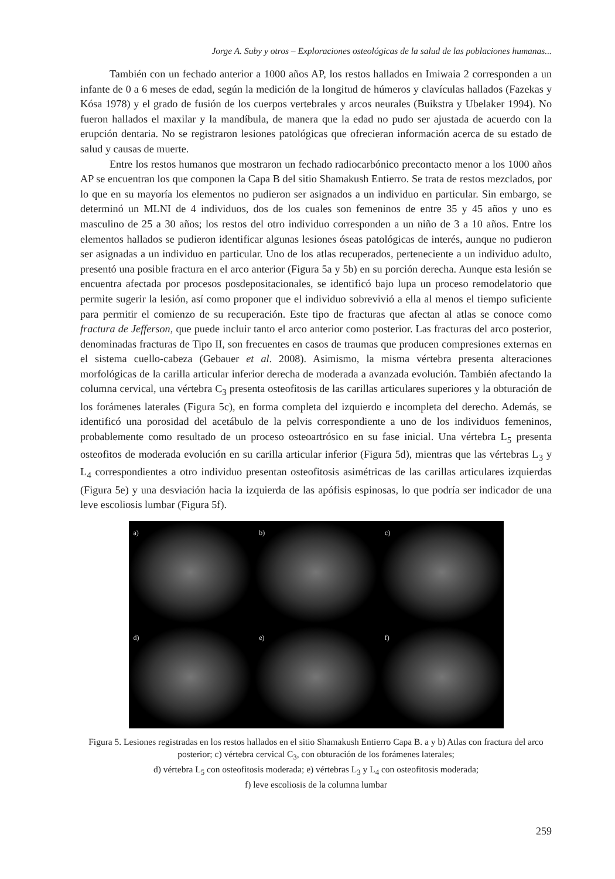Jorge A. Suby y otros – Exploraciones osteológicas de la salud de las poblaciones humanas...
También con un fechado anterior a 1000 años AP, los restos hallados en Imiwaia 2 corresponden a un infante de 0 a 6 meses de edad, según la medición de la longitud de húmeros y clavículas hallados (Fazekas y Kósa 1978) y el grado de fusión de los cuerpos vertebrales y arcos neurales (Buikstra y Ubelaker 1994). No fueron hallados el maxilar y la mandíbula, de manera que la edad no pudo ser ajustada de acuerdo con la erupción dentaria. No se registraron lesiones patológicas que ofrecieran información acerca de su estado de salud y causas de muerte.
Entre los restos humanos que mostraron un fechado radiocarbónico precontacto menor a los 1000 años AP se encuentran los que componen la Capa B del sitio Shamakush Entierro. Se trata de restos mezclados, por lo que en su mayoría los elementos no pudieron ser asignados a un individuo en particular. Sin embargo, se determinó un MLNI de 4 individuos, dos de los cuales son femeninos de entre 35 y 45 años y uno es masculino de 25 a 30 años; los restos del otro individuo corresponden a un niño de 3 a 10 años. Entre los elementos hallados se pudieron identificar algunas lesiones óseas patológicas de interés, aunque no pudieron ser asignadas a un individuo en particular. Uno de los atlas recuperados, perteneciente a un individuo adulto, presentó una posible fractura en el arco anterior (Figura 5a y 5b) en su porción derecha. Aunque esta lesión se encuentra afectada por procesos posdepositacionales, se identificó bajo lupa un proceso remodelatorio que permite sugerir la lesión, así como proponer que el individuo sobrevivió a ella al menos el tiempo suficiente para permitir el comienzo de su recuperación. Este tipo de fracturas que afectan al atlas se conoce como fractura de Jefferson, que puede incluir tanto el arco anterior como posterior. Las fracturas del arco posterior, denominadas fracturas de Tipo II, son frecuentes en casos de traumas que producen compresiones externas en el sistema cuello-cabeza (Gebauer et al. 2008). Asimismo, la misma vértebra presenta alteraciones morfológicas de la carilla articular inferior derecha de moderada a avanzada evolución. También afectando la columna cervical, una vértebra C<sub>3</sub> presenta osteofitosis de las carillas articulares superiores y la obturación de los forámenes laterales (Figura 5c), en forma completa del izquierdo e incompleta del derecho. Además, se identificó una porosidad del acetábulo de la pelvis correspondiente a uno de los individuos femeninos, probablemente como resultado de un proceso osteoartrósico en su fase inicial. Una vértebra L<sub>5</sub> presenta osteofitos de moderada evolución en su carilla articular inferior (Figura 5d), mientras que las vértebras L<sub>3</sub> y L<sub>4</sub> correspondientes a otro individuo presentan osteofitosis asimétricas de las carillas articulares izquierdas (Figura 5e) y una desviación hacia la izquierda de las apófisis espinosas, lo que podría ser indicador de una leve escoliosis lumbar (Figura 5f).
a)
b)
c)
d)
e)
f)
Figura 5. Lesiones registradas en los restos hallados en el sitio Shamakush Entierro Capa B. a y b) Atlas con fractura del arco posterior; c) vértebra cervical C<sub>3</sub>, con obturación de los forámenes laterales;
d) vértebra L<sub>5</sub> con osteofitosis moderada; e) vértebras L<sub>3</sub> y L<sub>4</sub> con osteofitosis moderada;
f) leve escoliosis de la columna lumbar
259